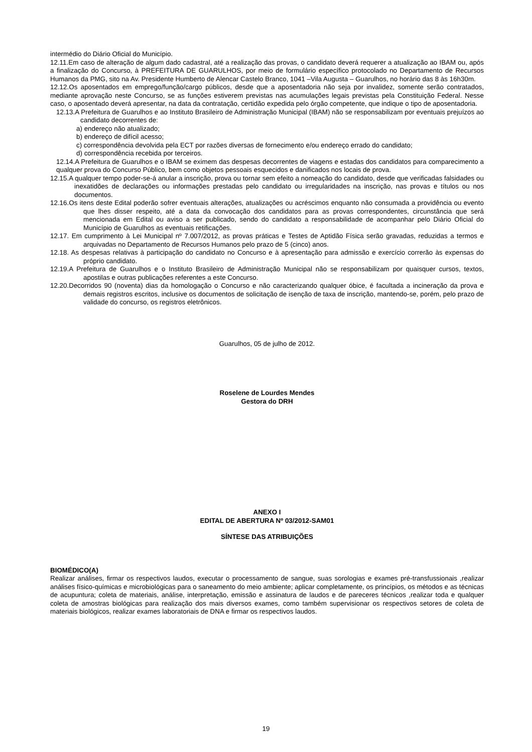intermédio do Diário Oficial do Município.
12.11.Em caso de alteração de algum dado cadastral, até a realização das provas, o candidato deverá requerer a atualização ao IBAM ou, após a finalização do Concurso, à PREFEITURA DE GUARULHOS, por meio de formulário específico protocolado no Departamento de Recursos Humanos da PMG, sito na Av. Presidente Humberto de Alencar Castelo Branco, 1041 –Vila Augusta – Guarulhos, no horário das 8 às 16h30m.
12.12.Os aposentados em emprego/função/cargo públicos, desde que a aposentadoria não seja por invalidez, somente serão contratados, mediante aprovação neste Concurso, se as funções estiverem previstas nas acumulações legais previstas pela Constituição Federal. Nesse caso, o aposentado deverá apresentar, na data da contratação, certidão expedida pelo órgão competente, que indique o tipo de aposentadoria.
12.13.A Prefeitura de Guarulhos e ao Instituto Brasileiro de Administração Municipal (IBAM) não se responsabilizam por eventuais prejuízos ao candidato decorrentes de:
a) endereço não atualizado;
b) endereço de difícil acesso;
c) correspondência devolvida pela ECT por razões diversas de fornecimento e/ou endereço errado do candidato;
d) correspondência recebida por terceiros.
12.14.A Prefeitura de Guarulhos e o IBAM se eximem das despesas decorrentes de viagens e estadas dos candidatos para comparecimento a qualquer prova do Concurso Público, bem como objetos pessoais esquecidos e danificados nos locais de prova.
12.15.A qualquer tempo poder-se-á anular a inscrição, prova ou tornar sem efeito a nomeação do candidato, desde que verificadas falsidades ou inexatidões de declarações ou informações prestadas pelo candidato ou irregularidades na inscrição, nas provas e títulos ou nos documentos.
12.16.Os itens deste Edital poderão sofrer eventuais alterações, atualizações ou acréscimos enquanto não consumada a providência ou evento que lhes disser respeito, até a data da convocação dos candidatos para as provas correspondentes, circunstância que será mencionada em Edital ou aviso a ser publicado, sendo do candidato a responsabilidade de acompanhar pelo Diário Oficial do Município de Guarulhos as eventuais retificações.
12.17. Em cumprimento à Lei Municipal nº 7.007/2012, as provas práticas e Testes de Aptidão Física serão gravadas, reduzidas a termos e arquivadas no Departamento de Recursos Humanos pelo prazo de 5 (cinco) anos.
12.18. As despesas relativas à participação do candidato no Concurso e à apresentação para admissão e exercício correrão às expensas do próprio candidato.
12.19.A Prefeitura de Guarulhos e o Instituto Brasileiro de Administração Municipal não se responsabilizam por quaisquer cursos, textos, apostilas e outras publicações referentes a este Concurso.
12.20.Decorridos 90 (noventa) dias da homologação o Concurso e não caracterizando qualquer óbice, é facultada a incineração da prova e demais registros escritos, inclusive os documentos de solicitação de isenção de taxa de inscrição, mantendo-se, porém, pelo prazo de validade do concurso, os registros eletrônicos.
Guarulhos, 05 de julho de 2012.
Roselene de Lourdes Mendes
Gestora do DRH
ANEXO I
EDITAL DE ABERTURA Nº 03/2012-SAM01
SÍNTESE DAS ATRIBUIÇÕES
BIOMÉDICO(A)
Realizar análises, firmar os respectivos laudos, executar o processamento de sangue, suas sorologias e exames pré-transfussionais ,realizar análises físico-químicas e microbiológicas para o saneamento do meio ambiente; aplicar completamente, os princípios, os métodos e as técnicas de acupuntura; coleta de materiais, análise, interpretação, emissão e assinatura de laudos e de pareceres técnicos ,realizar toda e qualquer coleta de amostras biológicas para realização dos mais diversos exames, como também supervisionar os respectivos setores de coleta de materiais biológicos, realizar exames laboratoriais de DNA e firmar os respectivos laudos.
19